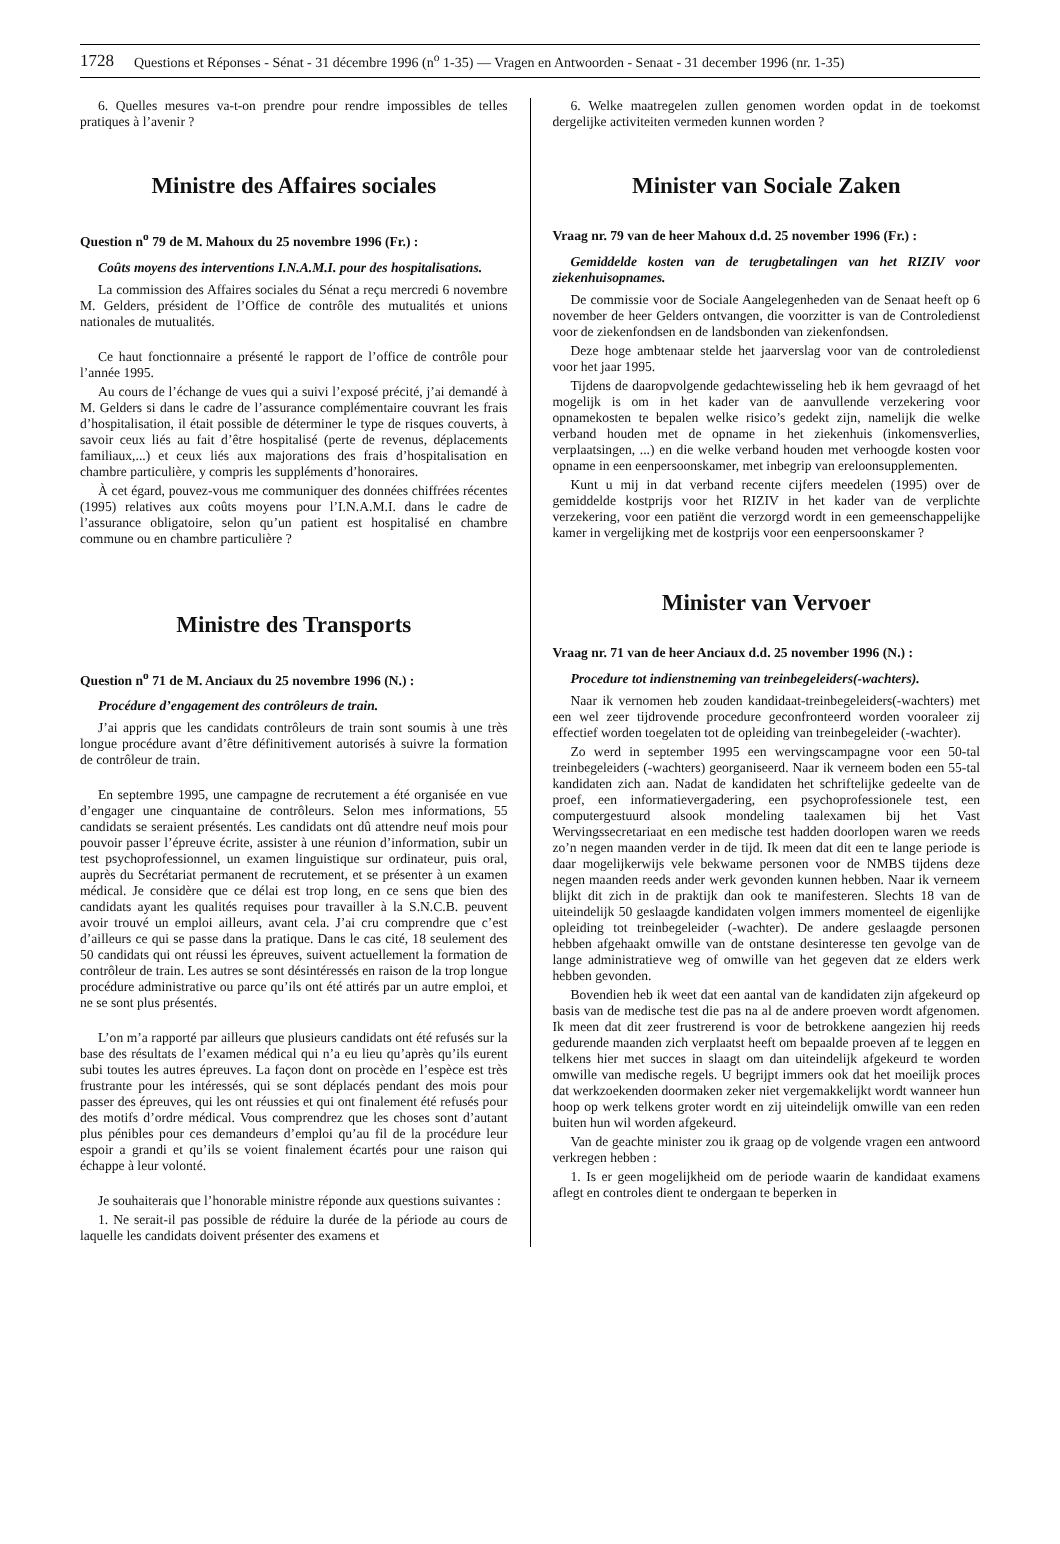1728 Questions et Réponses - Sénat - 31 décembre 1996 (n<sup>o</sup> 1-35) — Vragen en Antwoorden - Senaat - 31 december 1996 (nr. 1-35)
6. Quelles mesures va-t-on prendre pour rendre impossibles de telles pratiques à l’avenir ?
Ministre des Affaires sociales
Question n<sup>o</sup> 79 de M. Mahoux du 25 novembre 1996 (Fr.) :
Coûts moyens des interventions I.N.A.M.I. pour des hospitalisations.
La commission des Affaires sociales du Sénat a reçu mercredi 6 novembre M. Gelders, président de l’Office de contrôle des mutualités et unions nationales de mutualités.
Ce haut fonctionnaire a présenté le rapport de l’office de contrôle pour l’année 1995.
Au cours de l’échange de vues qui a suivi l’exposé précité, j’ai demandé à M. Gelders si dans le cadre de l’assurance complémentaire couvrant les frais d’hospitalisation, il était possible de déterminer le type de risques couverts, à savoir ceux liés au fait d’être hospitalisé (perte de revenus, déplacements familiaux,...) et ceux liés aux majorations des frais d’hospitalisation en chambre particulière, y compris les suppléments d’honoraires.
À cet égard, pouvez-vous me communiquer des données chiffrées récentes (1995) relatives aux coûts moyens pour l’I.N.A.M.I. dans le cadre de l’assurance obligatoire, selon qu’un patient est hospitalisé en chambre commune ou en chambre particulière ?
Ministre des Transports
Question n<sup>o</sup> 71 de M. Anciaux du 25 novembre 1996 (N.) :
Procédure d’engagement des contrôleurs de train.
J’ai appris que les candidats contrôleurs de train sont soumis à une très longue procédure avant d’être définitivement autorisés à suivre la formation de contrôleur de train.
En septembre 1995, une campagne de recrutement a été organisée en vue d’engager une cinquantaine de contrôleurs. Selon mes informations, 55 candidats se seraient présentés. Les candidats ont dû attendre neuf mois pour pouvoir passer l’épreuve écrite, assister à une réunion d’information, subir un test psychoprofessionnel, un examen linguistique sur ordinateur, puis oral, auprès du Secrétariat permanent de recrutement, et se présenter à un examen médical. Je considère que ce délai est trop long, en ce sens que bien des candidats ayant les qualités requises pour travailler à la S.N.C.B. peuvent avoir trouvé un emploi ailleurs, avant cela. J’ai cru comprendre que c’est d’ailleurs ce qui se passe dans la pratique. Dans le cas cité, 18 seulement des 50 candidats qui ont réussi les épreuves, suivent actuellement la formation de contrôleur de train. Les autres se sont désintéressés en raison de la trop longue procédure administrative ou parce qu’ils ont été attirés par un autre emploi, et ne se sont plus présentés.
L’on m’a rapporté par ailleurs que plusieurs candidats ont été refusés sur la base des résultats de l’examen médical qui n’a eu lieu qu’après qu’ils eurent subi toutes les autres épreuves. La façon dont on procède en l’espèce est très frustrante pour les intéressés, qui se sont déplacés pendant des mois pour passer des épreuves, qui les ont réussies et qui ont finalement été refusés pour des motifs d’ordre médical. Vous comprendrez que les choses sont d’autant plus pénibles pour ces demandeurs d’emploi qu’au fil de la procédure leur espoir a grandi et qu’ils se voient finalement écartés pour une raison qui échappe à leur volonté.
Je souhaiterais que l’honorable ministre réponde aux questions suivantes :
1. Ne serait-il pas possible de réduire la durée de la période au cours de laquelle les candidats doivent présenter des examens et
6. Welke maatregelen zullen genomen worden opdat in de toekomst dergelijke activiteiten vermeden kunnen worden ?
Minister van Sociale Zaken
Vraag nr. 79 van de heer Mahoux d.d. 25 november 1996 (Fr.) :
Gemiddelde kosten van de terugbetalingen van het RIZIV voor ziekenhuisopnames.
De commissie voor de Sociale Aangelegenheden van de Senaat heeft op 6 november de heer Gelders ontvangen, die voorzitter is van de Controledienst voor de ziekenfondsen en de landsbonden van ziekenfondsen.
Deze hoge ambtenaar stelde het jaarverslag voor van de controledienst voor het jaar 1995.
Tijdens de daaropvolgende gedachtewisseling heb ik hem gevraagd of het mogelijk is om in het kader van de aanvullende verzekering voor opnamekosten te bepalen welke risico’s gedekt zijn, namelijk die welke verband houden met de opname in het ziekenhuis (inkomensverlies, verplaatsingen, ...) en die welke verband houden met verhoogde kosten voor opname in een eenpersoonskamer, met inbegrip van ereloonsupplementen.
Kunt u mij in dat verband recente cijfers meedelen (1995) over de gemiddelde kostprijs voor het RIZIV in het kader van de verplichte verzekering, voor een patiënt die verzorgd wordt in een gemeenschappelijke kamer in vergelijking met de kostprijs voor een eenpersoonskamer ?
Minister van Vervoer
Vraag nr. 71 van de heer Anciaux d.d. 25 november 1996 (N.) :
Procedure tot indienstneming van treinbegeleiders(-wachters).
Naar ik vernomen heb zouden kandidaat-treinbegeleiders(-wachters) met een wel zeer tijdrovende procedure geconfronteerd worden vooraleer zij effectief worden toegelaten tot de opleiding van treinbegeleider (-wachter).
Zo werd in september 1995 een wervingscampagne voor een 50-tal treinbegeleiders (-wachters) georganiseerd. Naar ik verneem boden een 55-tal kandidaten zich aan. Nadat de kandidaten het schriftelijke gedeelte van de proef, een informatievergadering, een psychoprofessionele test, een computergestuurd alsook mondeling taalexamen bij het Vast Wervingssecretariaat en een medische test hadden doorlopen waren we reeds zo’n negen maanden verder in de tijd. Ik meen dat dit een te lange periode is daar mogelijkerwijs vele bekwame personen voor de NMBS tijdens deze negen maanden reeds ander werk gevonden kunnen hebben. Naar ik verneem blijkt dit zich in de praktijk dan ook te manifesteren. Slechts 18 van de uiteindelijk 50 geslaagde kandidaten volgen immers momenteel de eigenlijke opleiding tot treinbegeleider (-wachter). De andere geslaagde personen hebben afgehaakt omwille van de ontstane desinteresse ten gevolge van de lange administratieve weg of omwille van het gegeven dat ze elders werk hebben gevonden.
Bovendien heb ik weet dat een aantal van de kandidaten zijn afgekeurd op basis van de medische test die pas na al de andere proeven wordt afgenomen. Ik meen dat dit zeer frustrerend is voor de betrokkene aangezien hij reeds gedurende maanden zich verplaatst heeft om bepaalde proeven af te leggen en telkens hier met succes in slaagt om dan uiteindelijk afgekeurd te worden omwille van medische regels. U begrijpt immers ook dat het moeilijk proces dat werkzoekenden doormaken zeker niet vergemakkelijkt wordt wanneer hun hoop op werk telkens groter wordt en zij uiteindelijk omwille van een reden buiten hun wil worden afgekeurd.
Van de geachte minister zou ik graag op de volgende vragen een antwoord verkregen hebben :
1. Is er geen mogelijkheid om de periode waarin de kandidaat examens aflegt en controles dient te ondergaan te beperken in